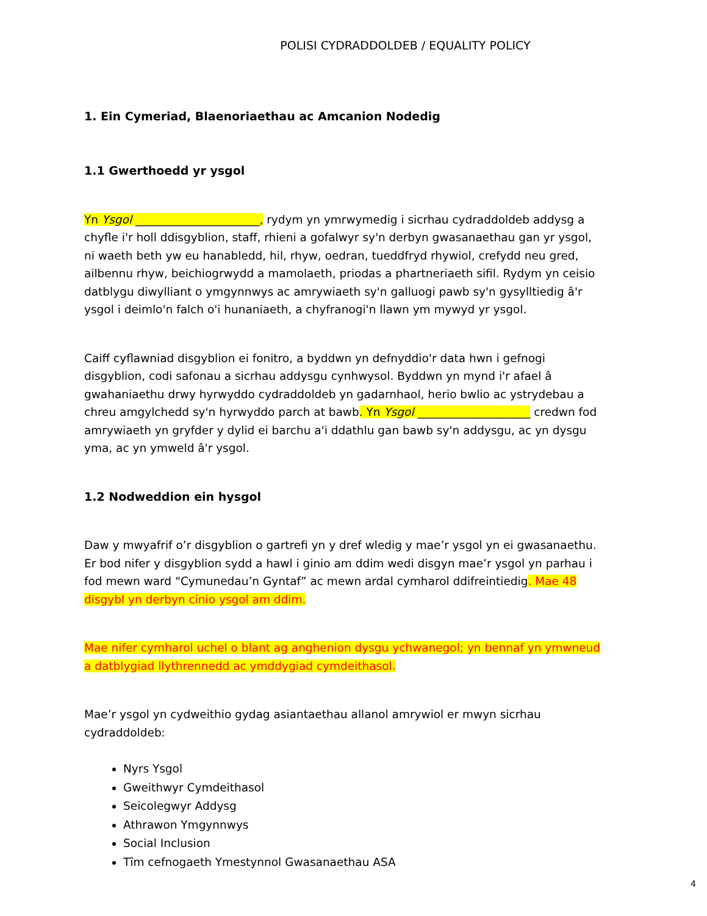POLISI CYDRADDOLDEB / EQUALITY POLICY
1. Ein Cymeriad, Blaenoriaethau ac Amcanion Nodedig
1.1 Gwerthoedd yr ysgol
Yn Ysgol ______________________, rydym yn ymrwymedig i sicrhau cydraddoldeb addysg a chyfle i'r holl ddisgyblion, staff, rhieni a gofalwyr sy'n derbyn gwasanaethau gan yr ysgol, ni waeth beth yw eu hanabledd, hil, rhyw, oedran, tueddfryd rhywiol, crefydd neu gred, ailbennu rhyw, beichiogrwydd a mamolaeth, priodas a phartneriaeth sifil. Rydym yn ceisio datblygu diwylliant o ymgynnwys ac amrywiaeth sy'n galluogi pawb sy'n gysylltiedig â'r ysgol i deimlo'n falch o'i hunaniaeth, a chyfranogi'n llawn ym mywyd yr ysgol.
Caiff cyflawniad disgyblion ei fonitro, a byddwn yn defnyddio'r data hwn i gefnogi disgyblion, codi safonau a sicrhau addysgu cynhwysol. Byddwn yn mynd i'r afael â gwahaniaethu drwy hyrwyddo cydraddoldeb yn gadarnhaol, herio bwlio ac ystrydebau a chreu amgylchedd sy'n hyrwyddo parch at bawb. Yn Ysgol ____________________ credwn fod amrywiaeth yn gryfder y dylid ei barchu a'i ddathlu gan bawb sy'n addysgu, ac yn dysgu yma, ac yn ymweld â'r ysgol.
1.2 Nodweddion ein hysgol
Daw y mwyafrif o’r disgyblion o gartrefi yn y dref wledig y mae’r ysgol yn ei gwasanaethu. Er bod nifer y disgyblion sydd a hawl i ginio am ddim wedi disgyn mae’r ysgol yn parhau i fod mewn ward “Cymunedau’n Gyntaf” ac mewn ardal cymharol ddifreintiedig. Mae 48 disgybl yn derbyn cinio ysgol am ddim.
Mae nifer cymharol uchel o blant ag anghenion dysgu ychwanegol; yn bennaf yn ymwneud a datblygiad llythrennedd ac ymddygiad cymdeithasol.
Mae’r ysgol yn cydweithio gydag asiantaethau allanol amrywiol er mwyn sicrhau cydraddoldeb:
Nyrs Ysgol
Gweithwyr Cymdeithasol
Seicolegwyr Addysg
Athrawon Ymgynnwys
Social Inclusion
Tîm cefnogaeth Ymestynnol Gwasanaethau ASA
4